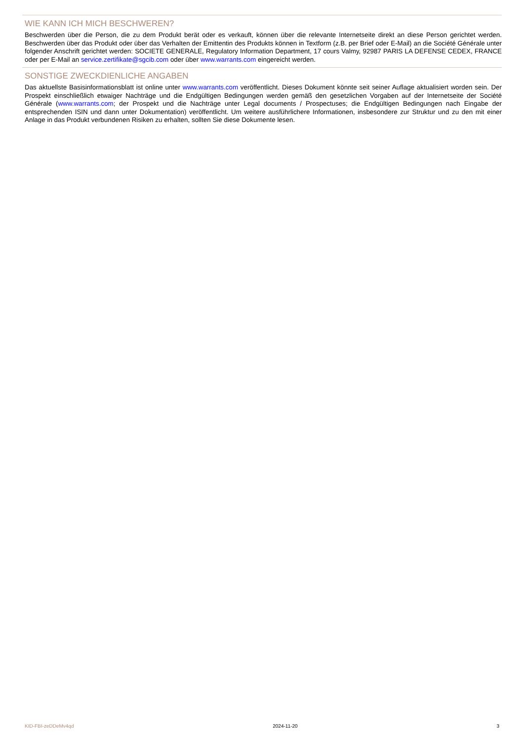WIE KANN ICH MICH BESCHWEREN?
Beschwerden über die Person, die zu dem Produkt berät oder es verkauft, können über die relevante Internetseite direkt an diese Person gerichtet werden. Beschwerden über das Produkt oder über das Verhalten der Emittentin des Produkts können in Textform (z.B. per Brief oder E-Mail) an die Société Générale unter folgender Anschrift gerichtet werden: SOCIETE GENERALE, Regulatory Information Department, 17 cours Valmy, 92987 PARIS LA DEFENSE CEDEX, FRANCE oder per E-Mail an service.zertifikate@sgcib.com oder über www.warrants.com eingereicht werden.
SONSTIGE ZWECKDIENLICHE ANGABEN
Das aktuellste Basisinformationsblatt ist online unter www.warrants.com veröffentlicht. Dieses Dokument könnte seit seiner Auflage aktualisiert worden sein. Der Prospekt einschließlich etwaiger Nachträge und die Endgültigen Bedingungen werden gemäß den gesetzlichen Vorgaben auf der Internetseite der Société Générale (www.warrants.com; der Prospekt und die Nachträge unter Legal documents / Prospectuses; die Endgültigen Bedingungen nach Eingabe der entsprechenden ISIN und dann unter Dokumentation) veröffentlicht. Um weitere ausführlichere Informationen, insbesondere zur Struktur und zu den mit einer Anlage in das Produkt verbundenen Risiken zu erhalten, sollten Sie diese Dokumente lesen.
KID-FBI-zeDDeMv4qd 2024-11-20 3